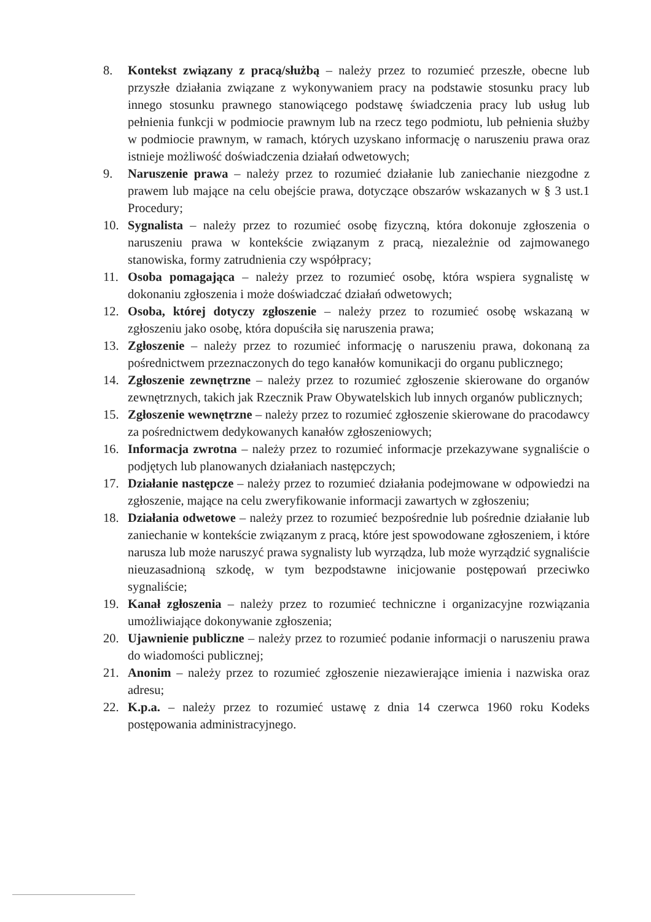8. Kontekst związany z pracą/służbą – należy przez to rozumieć przeszłe, obecne lub przyszłe działania związane z wykonywaniem pracy na podstawie stosunku pracy lub innego stosunku prawnego stanowiącego podstawę świadczenia pracy lub usług lub pełnienia funkcji w podmiocie prawnym lub na rzecz tego podmiotu, lub pełnienia służby w podmiocie prawnym, w ramach, których uzyskano informację o naruszeniu prawa oraz istnieje możliwość doświadczenia działań odwetowych;
9. Naruszenie prawa – należy przez to rozumieć działanie lub zaniechanie niezgodne z prawem lub mające na celu obejście prawa, dotyczące obszarów wskazanych w § 3 ust.1 Procedury;
10. Sygnalista – należy przez to rozumieć osobę fizyczną, która dokonuje zgłoszenia o naruszeniu prawa w kontekście związanym z pracą, niezależnie od zajmowanego stanowiska, formy zatrudnienia czy współpracy;
11. Osoba pomagająca – należy przez to rozumieć osobę, która wspiera sygnalistę w dokonaniu zgłoszenia i może doświadczać działań odwetowych;
12. Osoba, której dotyczy zgłoszenie – należy przez to rozumieć osobę wskazaną w zgłoszeniu jako osobę, która dopuściła się naruszenia prawa;
13. Zgłoszenie – należy przez to rozumieć informację o naruszeniu prawa, dokonaną za pośrednictwem przeznaczonych do tego kanałów komunikacji do organu publicznego;
14. Zgłoszenie zewnętrzne – należy przez to rozumieć zgłoszenie skierowane do organów zewnętrznych, takich jak Rzecznik Praw Obywatelskich lub innych organów publicznych;
15. Zgłoszenie wewnętrzne – należy przez to rozumieć zgłoszenie skierowane do pracodawcy za pośrednictwem dedykowanych kanałów zgłoszeniowych;
16. Informacja zwrotna – należy przez to rozumieć informacje przekazywane sygnaliście o podjętych lub planowanych działaniach następczych;
17. Działanie następcze – należy przez to rozumieć działania podejmowane w odpowiedzi na zgłoszenie, mające na celu zweryfikowanie informacji zawartych w zgłoszeniu;
18. Działania odwetowe – należy przez to rozumieć bezpośrednie lub pośrednie działanie lub zaniechanie w kontekście związanym z pracą, które jest spowodowane zgłoszeniem, i które narusza lub może naruszyć prawa sygnalisty lub wyrządza, lub może wyrządzić sygnaliście nieuzasadnioną szkodę, w tym bezpodstawne inicjowanie postępowań przeciwko sygnaliście;
19. Kanał zgłoszenia – należy przez to rozumieć techniczne i organizacyjne rozwiązania umożliwiające dokonywanie zgłoszenia;
20. Ujawnienie publiczne – należy przez to rozumieć podanie informacji o naruszeniu prawa do wiadomości publicznej;
21. Anonim – należy przez to rozumieć zgłoszenie niezawierające imienia i nazwiska oraz adresu;
22. K.p.a. – należy przez to rozumieć ustawę z dnia 14 czerwca 1960 roku Kodeks postępowania administracyjnego.